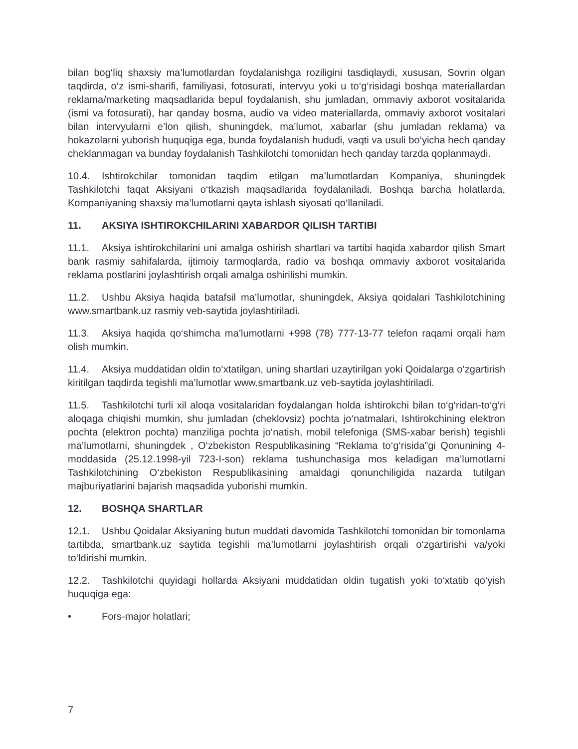bilan bog‘liq shaxsiy ma’lumotlardan foydalanishga roziligini tasdiqlaydi, xususan, Sovrin olgan taqdirda, o‘z ismi-sharifi, familiyasi, fotosurati, intervyu yoki u to‘g‘risidagi boshqa materiallardan reklama/marketing maqsadlarida bepul foydalanish, shu jumladan, ommaviy axborot vositalarida (ismi va fotosurati), har qanday bosma, audio va video materiallarda, ommaviy axborot vositalari bilan intervyularni e’lon qilish, shuningdek, ma’lumot, xabarlar (shu jumladan reklama) va hokazolarni yuborish huquqiga ega, bunda foydalanish hududi, vaqti va usuli bo‘yicha hech qanday cheklanmagan va bunday foydalanish Tashkilotchi tomonidan hech qanday tarzda qoplanmaydi.
10.4. Ishtirokchilar tomonidan taqdim etilgan ma’lumotlardan Kompaniya, shuningdek Tashkilotchi faqat Aksiyani o‘tkazish maqsadlarida foydalaniladi. Boshqa barcha holatlarda, Kompaniyaning shaxsiy ma’lumotlarni qayta ishlash siyosati qo‘llaniladi.
11. AKSIYA ISHTIROKCHILARINI XABARDOR QILISH TARTIBI
11.1. Aksiya ishtirokchilarini uni amalga oshirish shartlari va tartibi haqida xabardor qilish Smart bank rasmiy sahifalarda, ijtimoiy tarmoqlarda, radio va boshqa ommaviy axborot vositalarida reklama postlarini joylashtirish orqali amalga oshirilishi mumkin.
11.2. Ushbu Aksiya haqida batafsil ma’lumotlar, shuningdek, Aksiya qoidalari Tashkilotchining www.smartbank.uz rasmiy veb-saytida joylashtiriladi.
11.3. Aksiya haqida qo‘shimcha ma’lumotlarni +998 (78) 777-13-77 telefon raqami orqali ham olish mumkin.
11.4. Aksiya muddatidan oldin to‘xtatilgan, uning shartlari uzaytirilgan yoki Qoidalarga o‘zgartirish kiritilgan taqdirda tegishli ma’lumotlar www.smartbank.uz veb-saytida joylashtiriladi.
11.5. Tashkilotchi turli xil aloqa vositalaridan foydalangan holda ishtirokchi bilan to‘g‘ridan-to‘g‘ri aloqaga chiqishi mumkin, shu jumladan (cheklovsiz) pochta jo‘natmalari, Ishtirokchining elektron pochta (elektron pochta) manziliga pochta jo‘natish, mobil telefoniga (SMS-xabar berish) tegishli ma’lumotlarni, shuningdek , O‘zbekiston Respublikasining “Reklama to‘g‘risida”gi Qonunining 4-moddasida (25.12.1998-yil 723-I-son) reklama tushunchasiga mos keladigan ma’lumotlarni Tashkilotchining O‘zbekiston Respublikasining amaldagi qonunchiligida nazarda tutilgan majburiyatlarini bajarish maqsadida yuborishi mumkin.
12. BOSHQA SHARTLAR
12.1. Ushbu Qoidalar Aksiyaning butun muddati davomida Tashkilotchi tomonidan bir tomonlama tartibda, smartbank.uz saytida tegishli ma’lumotlarni joylashtirish orqali o‘zgartirishi va/yoki to‘ldirishi mumkin.
12.2. Tashkilotchi quyidagi hollarda Aksiyani muddatidan oldin tugatish yoki to‘xtatib qo‘yish huquqiga ega:
• Fors-major holatlari;
7